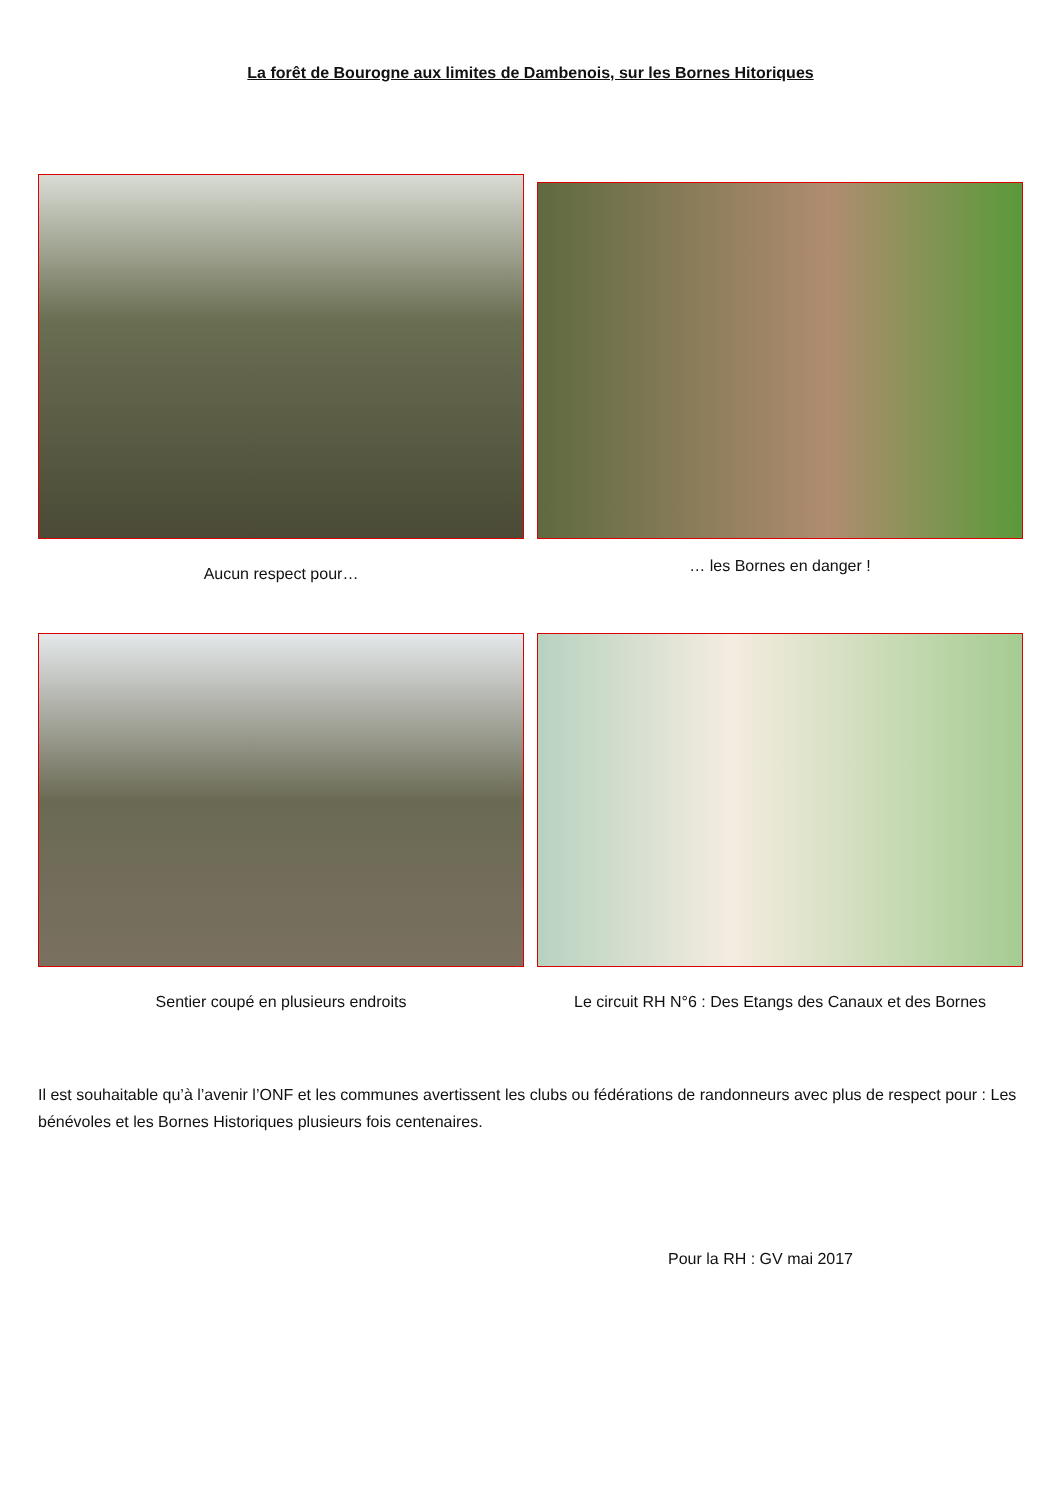La forêt de Bourogne aux limites de Dambenois, sur les Bornes Hitoriques
Aucun respect pour… … les Bornes en danger !
Sentier coupé en plusieurs endroits Le circuit RH N°6 : Des Etangs des Canaux et des Bornes
Il est souhaitable qu’à l’avenir l’ONF et les communes avertissent les clubs ou fédérations de randonneurs avec plus de respect pour : Les bénévoles et les Bornes Historiques plusieurs fois centenaires.
Pour la RH : GV mai 2017